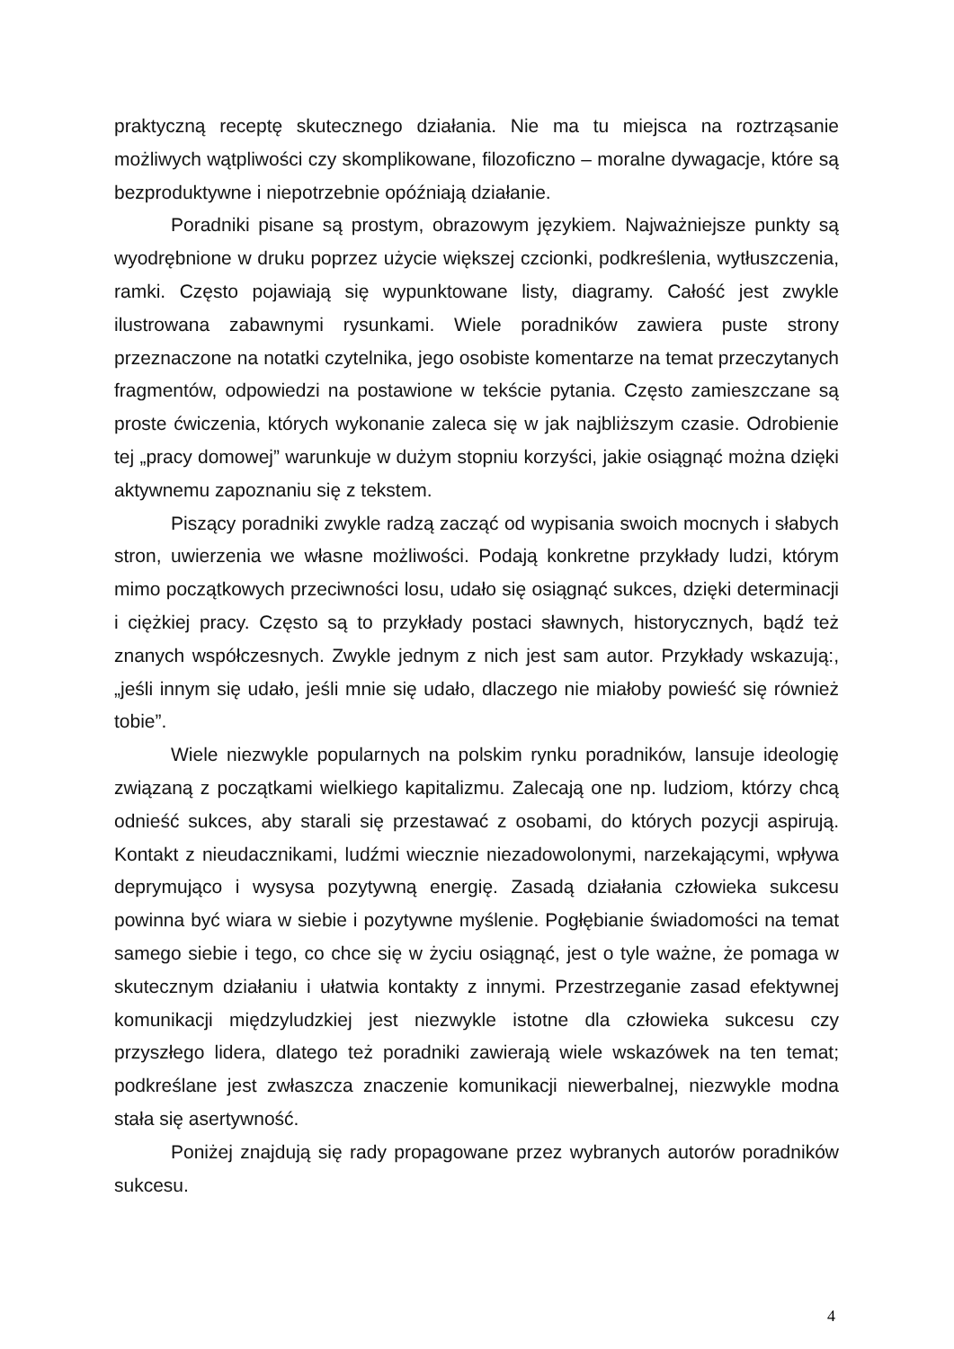praktyczną receptę skutecznego działania. Nie ma tu miejsca na roztrząsanie możliwych wątpliwości czy skomplikowane, filozoficzno – moralne dywagacje, które są bezproduktywne i niepotrzebnie opóźniają działanie.
Poradniki pisane są prostym, obrazowym językiem. Najważniejsze punkty są wyodrębnione w druku poprzez użycie większej czcionki, podkreślenia, wytłuszczenia, ramki. Często pojawiają się wypunktowane listy, diagramy. Całość jest zwykle ilustrowana zabawnymi rysunkami. Wiele poradników zawiera puste strony przeznaczone na notatki czytelnika, jego osobiste komentarze na temat przeczytanych fragmentów, odpowiedzi na postawione w tekście pytania. Często zamieszczane są proste ćwiczenia, których wykonanie zaleca się w jak najbliższym czasie. Odrobienie tej „pracy domowej” warunkuje w dużym stopniu korzyści, jakie osiągnąć można dzięki aktywnemu zapoznaniu się z tekstem.
Piszący poradniki zwykle radzą zacząć od wypisania swoich mocnych i słabych stron, uwierzenia we własne możliwości. Podają konkretne przykłady ludzi, którym mimo początkowych przeciwności losu, udało się osiągnąć sukces, dzięki determinacji i ciężkiej pracy. Często są to przykłady postaci sławnych, historycznych, bądź też znanych współczesnych. Zwykle jednym z nich jest sam autor. Przykłady wskazują:, „jeśli innym się udało, jeśli mnie się udało, dlaczego nie miałoby powieść się również tobie”.
Wiele niezwykle popularnych na polskim rynku poradników, lansuje ideologię związaną z początkami wielkiego kapitalizmu. Zalecają one np. ludziom, którzy chcą odnieść sukces, aby starali się przestawać z osobami, do których pozycji aspirują. Kontakt z nieudacznikami, ludźmi wiecznie niezadowolonymi, narzekającymi, wpływa deprymująco i wysysa pozytywną energię. Zasadą działania człowieka sukcesu powinna być wiara w siebie i pozytywne myślenie. Pogłębianie świadomości na temat samego siebie i tego, co chce się w życiu osiągnąć, jest o tyle ważne, że pomaga w skutecznym działaniu i ułatwia kontakty z innymi. Przestrzeganie zasad efektywnej komunikacji międzyludzkiej jest niezwykle istotne dla człowieka sukcesu czy przyszłego lidera, dlatego też poradniki zawierają wiele wskazówek na ten temat; podkreślane jest zwłaszcza znaczenie komunikacji niewerbalnej, niezwykle modna stała się asertywność.
Poniżej znajdują się rady propagowane przez wybranych autorów poradników sukcesu.
4